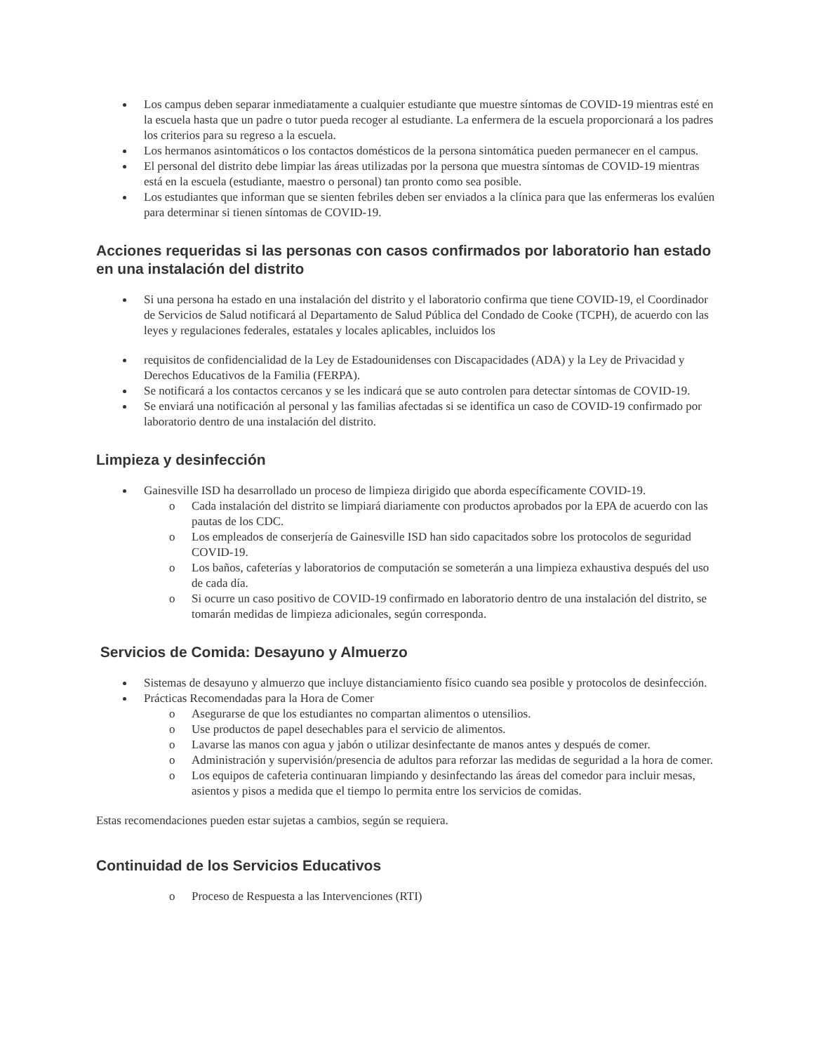Los campus deben separar inmediatamente a cualquier estudiante que muestre síntomas de COVID-19 mientras esté en la escuela hasta que un padre o tutor pueda recoger al estudiante. La enfermera de la escuela proporcionará a los padres los criterios para su regreso a la escuela.
Los hermanos asintomáticos o los contactos domésticos de la persona sintomática pueden permanecer en el campus.
El personal del distrito debe limpiar las áreas utilizadas por la persona que muestra síntomas de COVID-19 mientras está en la escuela (estudiante, maestro o personal) tan pronto como sea posible.
Los estudiantes que informan que se sienten febriles deben ser enviados a la clínica para que las enfermeras los evalúen para determinar si tienen síntomas de COVID-19.
Acciones requeridas si las personas con casos confirmados por laboratorio han estado en una instalación del distrito
Si una persona ha estado en una instalación del distrito y el laboratorio confirma que tiene COVID-19, el Coordinador de Servicios de Salud notificará al Departamento de Salud Pública del Condado de Cooke (TCPH), de acuerdo con las leyes y regulaciones federales, estatales y locales aplicables, incluidos los
requisitos de confidencialidad de la Ley de Estadounidenses con Discapacidades (ADA) y la Ley de Privacidad y Derechos Educativos de la Familia (FERPA).
Se notificará a los contactos cercanos y se les indicará que se auto controlen para detectar síntomas de COVID-19.
Se enviará una notificación al personal y las familias afectadas si se identifica un caso de COVID-19 confirmado por laboratorio dentro de una instalación del distrito.
Limpieza y desinfección
Gainesville ISD ha desarrollado un proceso de limpieza dirigido que aborda específicamente COVID-19.
o Cada instalación del distrito se limpiará diariamente con productos aprobados por la EPA de acuerdo con las pautas de los CDC.
o Los empleados de conserjería de Gainesville ISD han sido capacitados sobre los protocolos de seguridad COVID-19.
o Los baños, cafeterías y laboratorios de computación se someterán a una limpieza exhaustiva después del uso de cada día.
o Si ocurre un caso positivo de COVID-19 confirmado en laboratorio dentro de una instalación del distrito, se tomarán medidas de limpieza adicionales, según corresponda.
Servicios de Comida: Desayuno y Almuerzo
Sistemas de desayuno y almuerzo que incluye distanciamiento físico cuando sea posible y protocolos de desinfección.
Prácticas Recomendadas para la Hora de Comer
o Asegurarse de que los estudiantes no compartan alimentos o utensilios.
o Use productos de papel desechables para el servicio de alimentos.
o Lavarse las manos con agua y jabón o utilizar desinfectante de manos antes y después de comer.
o Administración y supervisión/presencia de adultos para reforzar las medidas de seguridad a la hora de comer.
o Los equipos de cafeteria continuaran limpiando y desinfectando las áreas del comedor para incluir mesas, asientos y pisos a medida que el tiempo lo permita entre los servicios de comidas.
Estas recomendaciones pueden estar sujetas a cambios, según se requiera.
Continuidad de los Servicios Educativos
o Proceso de Respuesta a las Intervenciones (RTI)